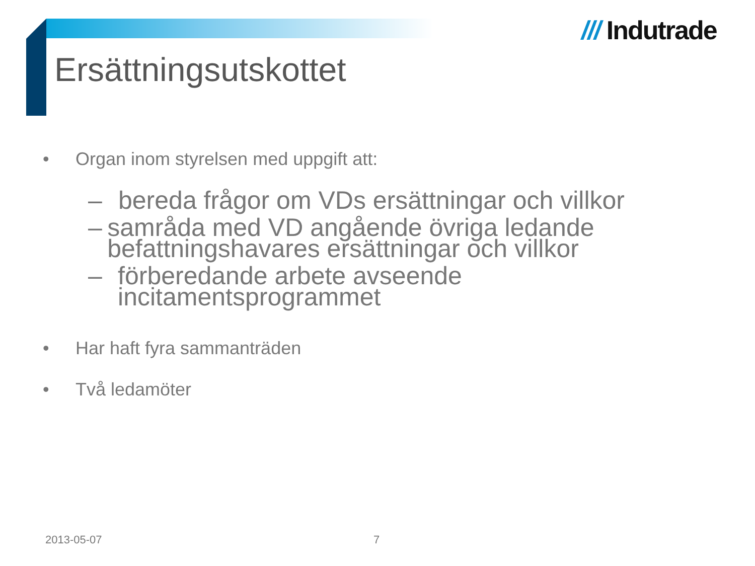/// Indutrade
Ersättningsutskottet
• Organ inom styrelsen med uppgift att:
– bereda frågor om VDs ersättningar och villkor
– samråda med VD angående övriga ledande befattningshavares ersättningar och villkor
– förberedande arbete avseende incitamentsprogrammet
• Har haft fyra sammanträden
• Två ledamöter
2013-05-07 7